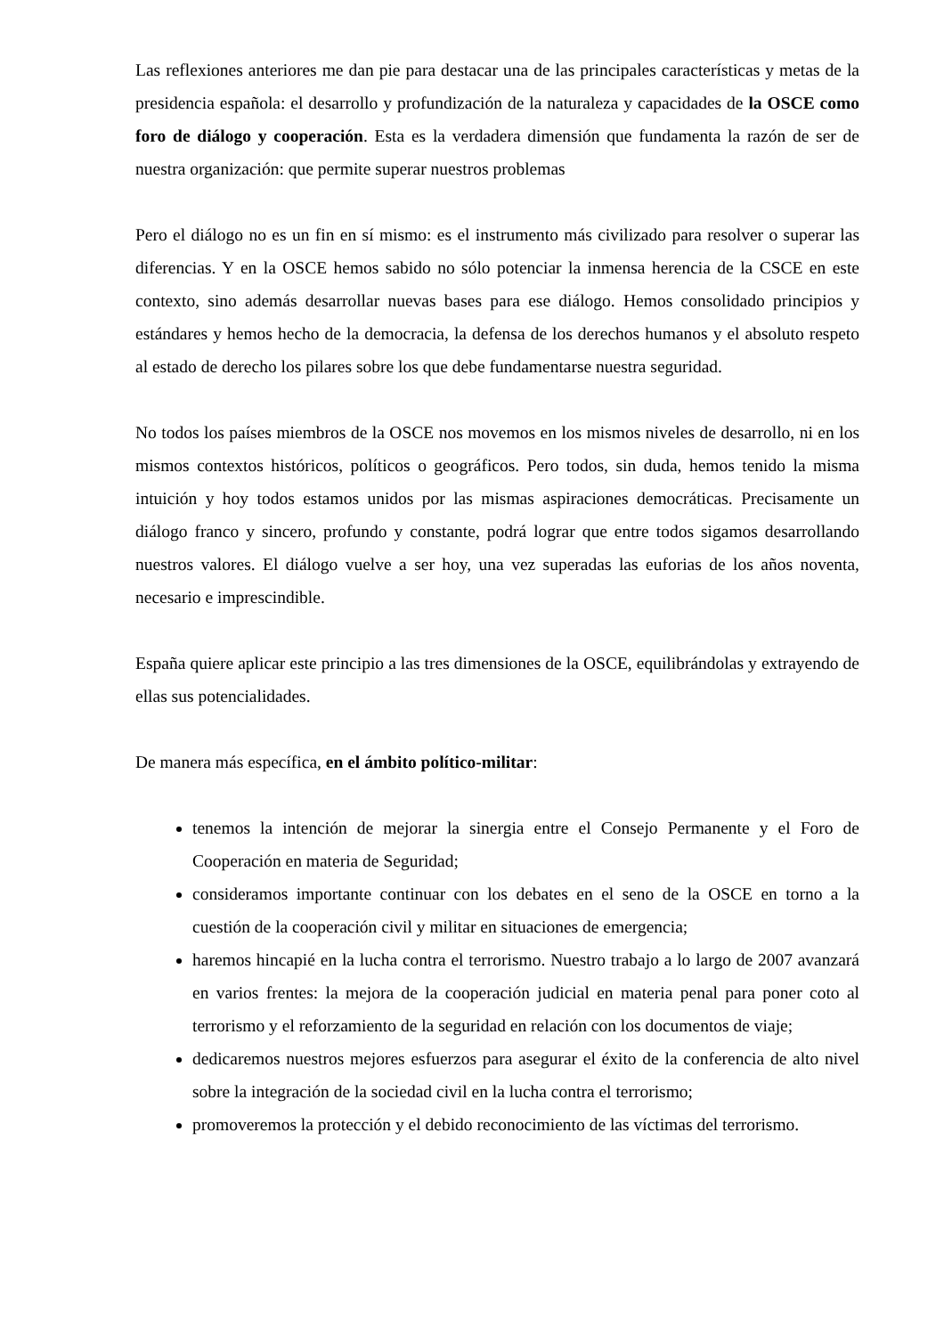Las reflexiones anteriores me dan pie para destacar una de las principales características y metas de la presidencia española: el desarrollo y profundización de la naturaleza y capacidades de la OSCE como foro de diálogo y cooperación. Esta es la verdadera dimensión que fundamenta la razón de ser de nuestra organización: que permite superar nuestros problemas
Pero el diálogo no es un fin en sí mismo: es el instrumento más civilizado para resolver o superar las diferencias. Y en la OSCE hemos sabido no sólo potenciar la inmensa herencia de la CSCE en este contexto, sino además desarrollar nuevas bases para ese diálogo. Hemos consolidado principios y estándares y hemos hecho de la democracia, la defensa de los derechos humanos y el absoluto respeto al estado de derecho los pilares sobre los que debe fundamentarse nuestra seguridad.
No todos los países miembros de la OSCE nos movemos en los mismos niveles de desarrollo, ni en los mismos contextos históricos, políticos o geográficos. Pero todos, sin duda, hemos tenido la misma intuición y hoy todos estamos unidos por las mismas aspiraciones democráticas. Precisamente un diálogo franco y sincero, profundo y constante, podrá lograr que entre todos sigamos desarrollando nuestros valores. El diálogo vuelve a ser hoy, una vez superadas las euforias de los años noventa, necesario e imprescindible.
España quiere aplicar este principio a las tres dimensiones de la OSCE, equilibrándolas y extrayendo de ellas sus potencialidades.
De manera más específica, en el ámbito político-militar:
tenemos la intención de mejorar la sinergia entre el Consejo Permanente y el Foro de Cooperación en materia de Seguridad;
consideramos importante continuar con los debates en el seno de la OSCE en torno a la cuestión de la cooperación civil y militar en situaciones de emergencia;
haremos hincapié en la lucha contra el terrorismo. Nuestro trabajo a lo largo de 2007 avanzará en varios frentes: la mejora de la cooperación judicial en materia penal para poner coto al terrorismo y el reforzamiento de la seguridad en relación con los documentos de viaje;
dedicaremos nuestros mejores esfuerzos para asegurar el éxito de la conferencia de alto nivel sobre la integración de la sociedad civil en la lucha contra el terrorismo;
promoveremos la protección y el debido reconocimiento de las víctimas del terrorismo.